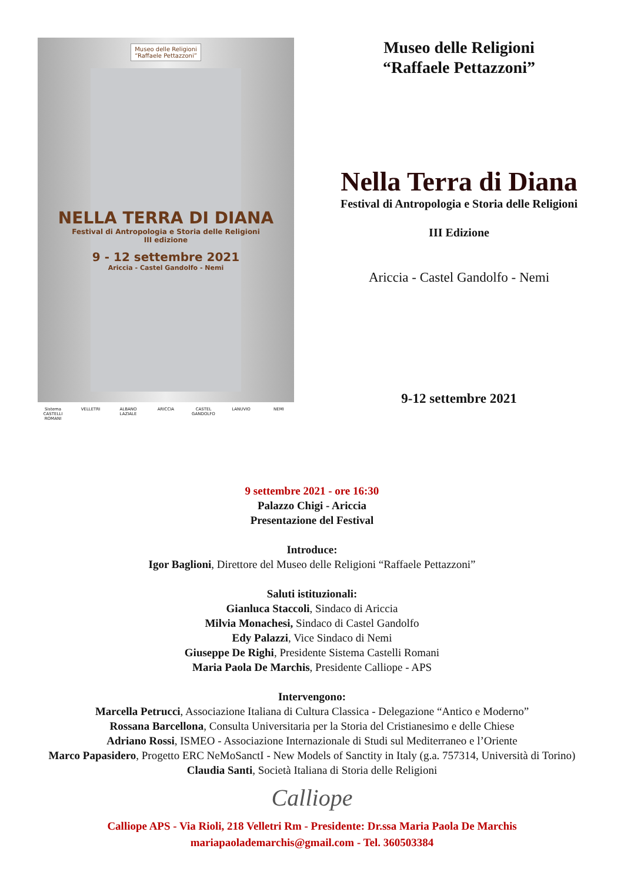Museo delle Religioni
“Raffaele Pettazzoni”
NELLA TERRA DI DIANA
Festival di Antropologia e Storia delle Religioni
III edizione
9 - 12 settembre 2021
Ariccia - Castel Gandolfo - Nemi
Sistema CASTELLI ROMANI
VELLETRI ALBANO LAZIALE
ARICCIA CASTEL GANDOLFO
LANUVIO NEMI
Museo delle Religioni
“Raffaele Pettazzoni”
Nella Terra di Diana
Festival di Antropologia e Storia delle Religioni
III Edizione
Ariccia - Castel Gandolfo - Nemi
9-12 settembre 2021
9 settembre 2021 - ore 16:30
Palazzo Chigi - Ariccia
Presentazione del Festival
Introduce:
Igor Baglioni, Direttore del Museo delle Religioni “Raffaele Pettazzoni”
Saluti istituzionali:
Gianluca Staccoli, Sindaco di Ariccia
Milvia Monachesi, Sindaco di Castel Gandolfo
Edy Palazzi, Vice Sindaco di Nemi
Giuseppe De Righi, Presidente Sistema Castelli Romani
Maria Paola De Marchis, Presidente Calliope - APS
Intervengono:
Marcella Petrucci, Associazione Italiana di Cultura Classica - Delegazione “Antico e Moderno”
Rossana Barcellona, Consulta Universitaria per la Storia del Cristianesimo e delle Chiese
Adriano Rossi, ISMEO - Associazione Internazionale di Studi sul Mediterraneo e l’Oriente
Marco Papasidero, Progetto ERC NeMoSanctI - New Models of Sanctity in Italy (g.a. 757314, Università di Torino)
Claudia Santi, Società Italiana di Storia delle Religioni
Calliope
Calliope APS - Via Rioli, 218 Velletri Rm - Presidente: Dr.ssa Maria Paola De Marchis
mariapaolademarchis@gmail.com - Tel. 360503384